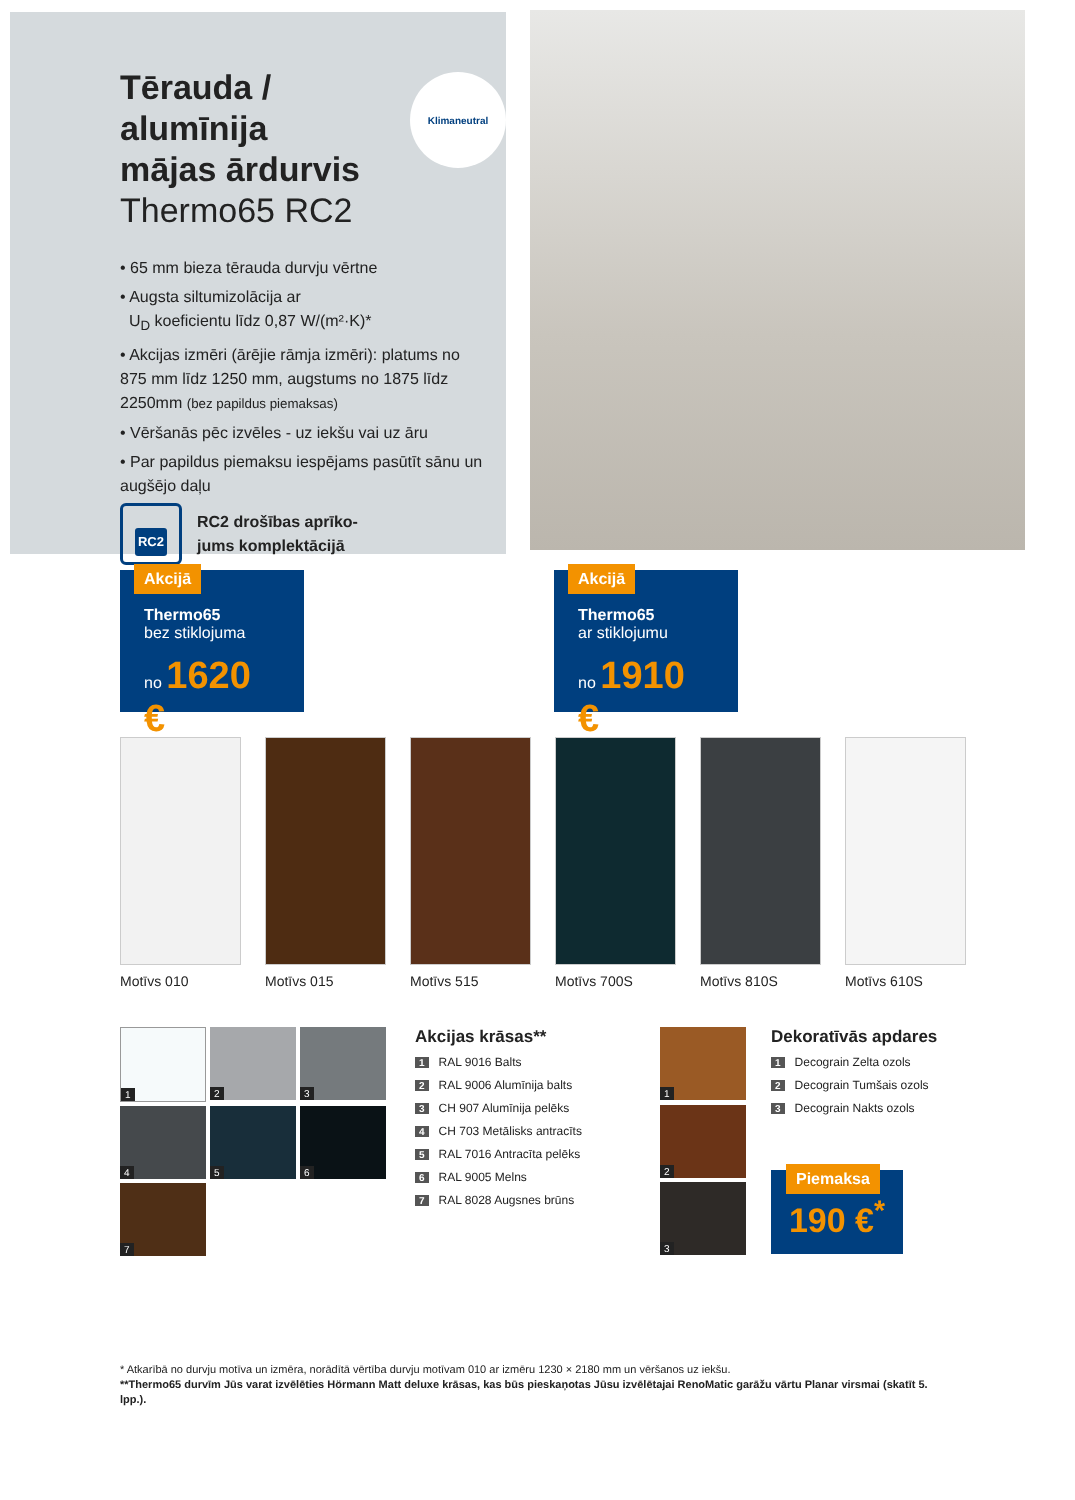Klimaneutral
Tērauda /
alumīnija
mājas ārdurvis
Thermo65 RC2
• 65 mm bieza tērauda durvju vērtne
• Augsta siltumizolācija ar
U<sub>D</sub> koeficientu līdz 0,87 W/(m²·K)*
• Akcijas izmēri (ārējie rāmja izmēri): platums no 875 mm līdz 1250 mm, augstums no 1875 līdz 2250mm (bez papildus piemaksas)
• Vēršanās pēc izvēles - uz iekšu vai uz āru
• Par papildus piemaksu iespējams pasūtīt sānu un augšējo daļu
RC2
RC2 drošības aprīko-
jums komplektācijā
Akcijā
Thermo65
bez stiklojuma
no 1620 €
Akcijā
Thermo65
ar stiklojumu
no 1910 €
Motīvs 010 Motīvs 015 Motīvs 515 Motīvs 700S Motīvs 810S Motīvs 610S
1
2
3
4
5
6
7
Akcijas krāsas**
1 RAL 9016 Balts
2 RAL 9006 Alumīnija balts
3 CH 907 Alumīnija pelēks
4 CH 703 Metālisks antracīts
5 RAL 7016 Antracīta pelēks
6 RAL 9005 Melns
7 RAL 8028 Augsnes brūns
1
2
3
Dekoratīvās apdares
1 Decograin Zelta ozols
2 Decograin Tumšais ozols
3 Decograin Nakts ozols
Piemaksa
190 €<sup>*</sup>
* Atkarībā no durvju motīva un izmēra, norādītā vērtība durvju motīvam 010 ar izmēru 1230 × 2180 mm un vēršanos uz iekšu.
**Thermo65 durvīm Jūs varat izvēlēties Hörmann Matt deluxe krāsas, kas būs pieskaņotas Jūsu izvēlētajai RenoMatic garāžu vārtu Planar virsmai (skatīt 5. lpp.).